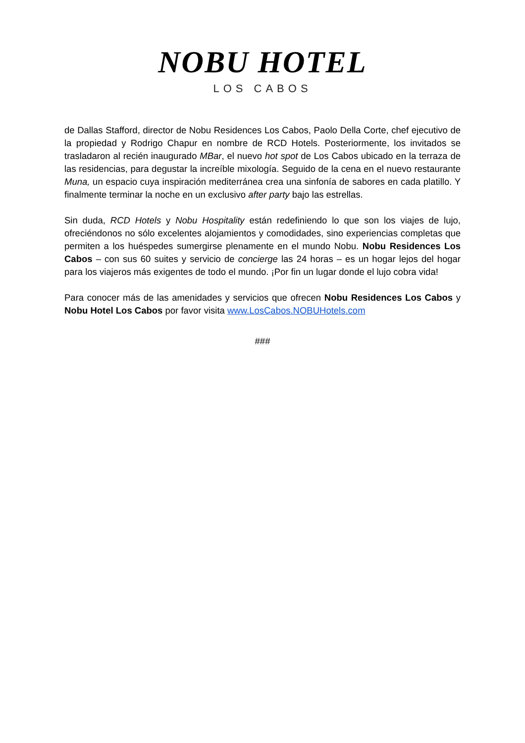NOBU HOTEL
LOS CABOS
de Dallas Stafford, director de Nobu Residences Los Cabos, Paolo Della Corte, chef ejecutivo de la propiedad y Rodrigo Chapur en nombre de RCD Hotels. Posteriormente, los invitados se trasladaron al recién inaugurado MBar, el nuevo hot spot de Los Cabos ubicado en la terraza de las residencias, para degustar la increíble mixología. Seguido de la cena en el nuevo restaurante Muna, un espacio cuya inspiración mediterránea crea una sinfonía de sabores en cada platillo. Y finalmente terminar la noche en un exclusivo after party bajo las estrellas.
Sin duda, RCD Hotels y Nobu Hospitality están redefiniendo lo que son los viajes de lujo, ofreciéndonos no sólo excelentes alojamientos y comodidades, sino experiencias completas que permiten a los huéspedes sumergirse plenamente en el mundo Nobu. Nobu Residences Los Cabos – con sus 60 suites y servicio de concierge las 24 horas – es un hogar lejos del hogar para los viajeros más exigentes de todo el mundo. ¡Por fin un lugar donde el lujo cobra vida!
Para conocer más de las amenidades y servicios que ofrecen Nobu Residences Los Cabos y Nobu Hotel Los Cabos por favor visita www.LosCabos.NOBUHotels.com
###